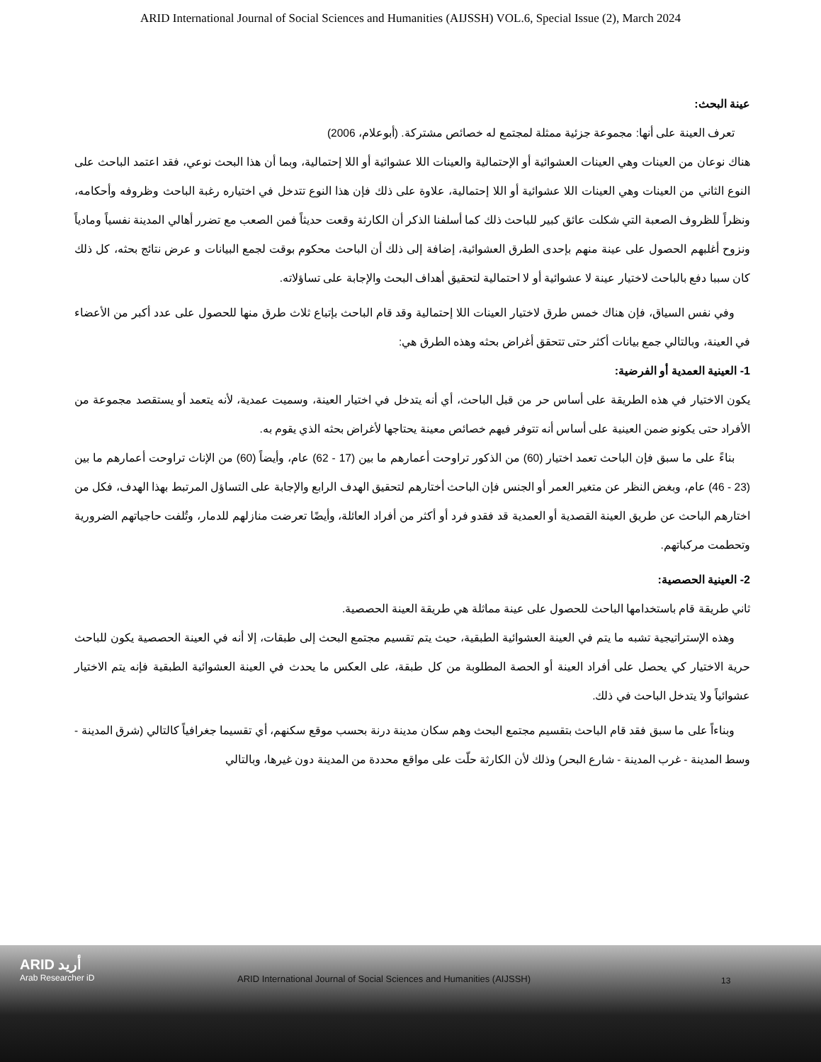ARID International Journal of Social Sciences and Humanities (AIJSSH) VOL.6, Special Issue (2), March 2024
عينة البحث:
تعرف العينة على أنها: مجموعة جزئية ممثلة لمجتمع له خصائص مشتركة. (أبوعلام، 2006)
هناك نوعان من العينات وهي العينات العشوائية أو الإحتمالية والعينات اللا عشوائية أو اللا إحتمالية، وبما أن هذا البحث نوعي، فقد اعتمد الباحث على النوع الثاني من العينات وهي العينات اللا عشوائية أو اللا إحتمالية، علاوة على ذلك فإن هذا النوع تتدخل في اختياره رغبة الباحث وظروفه وأحكامه، ونظراً للظروف الصعبة التي شكلت عائق كبير للباحث ذلك كما أسلفنا الذكر أن الكارثة وقعت حديثاً فمن الصعب مع تضرر أهالي المدينة نفسياً ومادياً ونزوح أغلبهم الحصول على عينة منهم بإحدى الطرق العشوائية، إضافة إلى ذلك أن الباحث محكوم بوقت لجمع البيانات و عرض نتائج بحثه، كل ذلك كان سببا دفع بالباحث لاختيار عينة لا عشوائية أو لا احتمالية لتحقيق أهداف البحث والإجابة على تساؤلاته.
وفي نفس السياق، فإن هناك خمس طرق لاختيار العينات اللا إحتمالية وقد قام الباحث بإتباع ثلاث طرق منها للحصول على عدد أكبر من الأعضاء في العينة، وبالتالي جمع بيانات أكثر حتى تتحقق أغراض بحثه وهذه الطرق هي:
1- العينية العمدية أو الفرضية:
يكون الاختيار في هذه الطريقة على أساس حر من قبل الباحث، أي أنه يتدخل في اختيار العينة، وسميت عمدية، لأنه يتعمد أو يستقصد مجموعة من الأفراد حتى يكونو ضمن العينية على أساس أنه تتوفر فيهم خصائص معينة يحتاجها لأغراض بحثه الذي يقوم به.
بناءً على ما سبق فإن الباحث تعمد اختيار (60) من الذكور تراوحت أعمارهم ما بين (17 - 62) عام، وأيضاً (60) من الإناث تراوحت أعمارهم ما بين (23 - 46) عام، وبغض النظر عن متغير العمر أو الجنس فإن الباحث أختارهم لتحقيق الهدف الرابع والإجابة على التساؤل المرتبط بهذا الهدف، فكل من اختارهم الباحث عن طريق العينة القصدية أو العمدية قد فقدو فرد أو أكثر من أفراد العائلة، وأيضًا تعرضت منازلهم للدمار، وتُلفت حاجياتهم الضرورية وتحطمت مركباتهم.
2- العينية الحصصية:
ثاني طريقة قام باستخدامها الباحث للحصول على عينة مماثلة هي طريقة العينة الحصصية.
وهذه الإستراتيجية تشبه ما يتم في العينة العشوائية الطبقية، حيث يتم تقسيم مجتمع البحث إلى طبقات، إلا أنه في العينة الحصصية يكون للباحث حرية الاختيار كي يحصل على أفراد العينة أو الحصة المطلوبة من كل طبقة، على العكس ما يحدث في العينة العشوائية الطبقية فإنه يتم الاختيار عشوائياً ولا يتدخل الباحث في ذلك.
وبناءاً على ما سبق فقد قام الباحث بتقسيم مجتمع البحث وهم سكان مدينة درنة بحسب موقع سكنهم، أي تقسيما جغرافياً كالتالي (شرق المدينة - وسط المدينة - غرب المدينة - شارع البحر) وذلك لأن الكارثة حلّت على مواقع محددة من المدينة دون غيرها، وبالتالي
ARID أريد
Arab Researcher iD
ARID International Journal of Social Sciences and Humanities (AIJSSH)
13